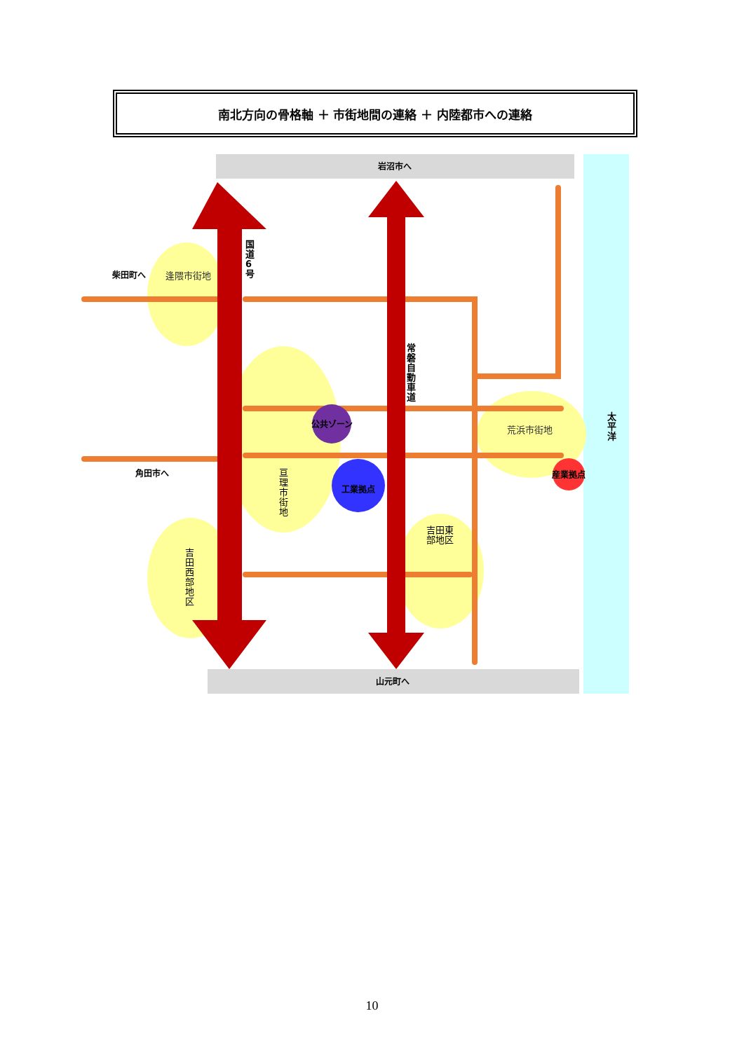南北方向の骨格軸 ＋ 市街地間の連絡 ＋ 内陸都市への連絡
岩沼市へ
山元町へ
柴田町へ
角田市へ
公共ゾーン
工業拠点
産業拠点
逢隈市街地
荒浜市街地
国道6号
常磐自動車道
太平洋
亘理市街地
吉田西部地区
吉田東部地区
10